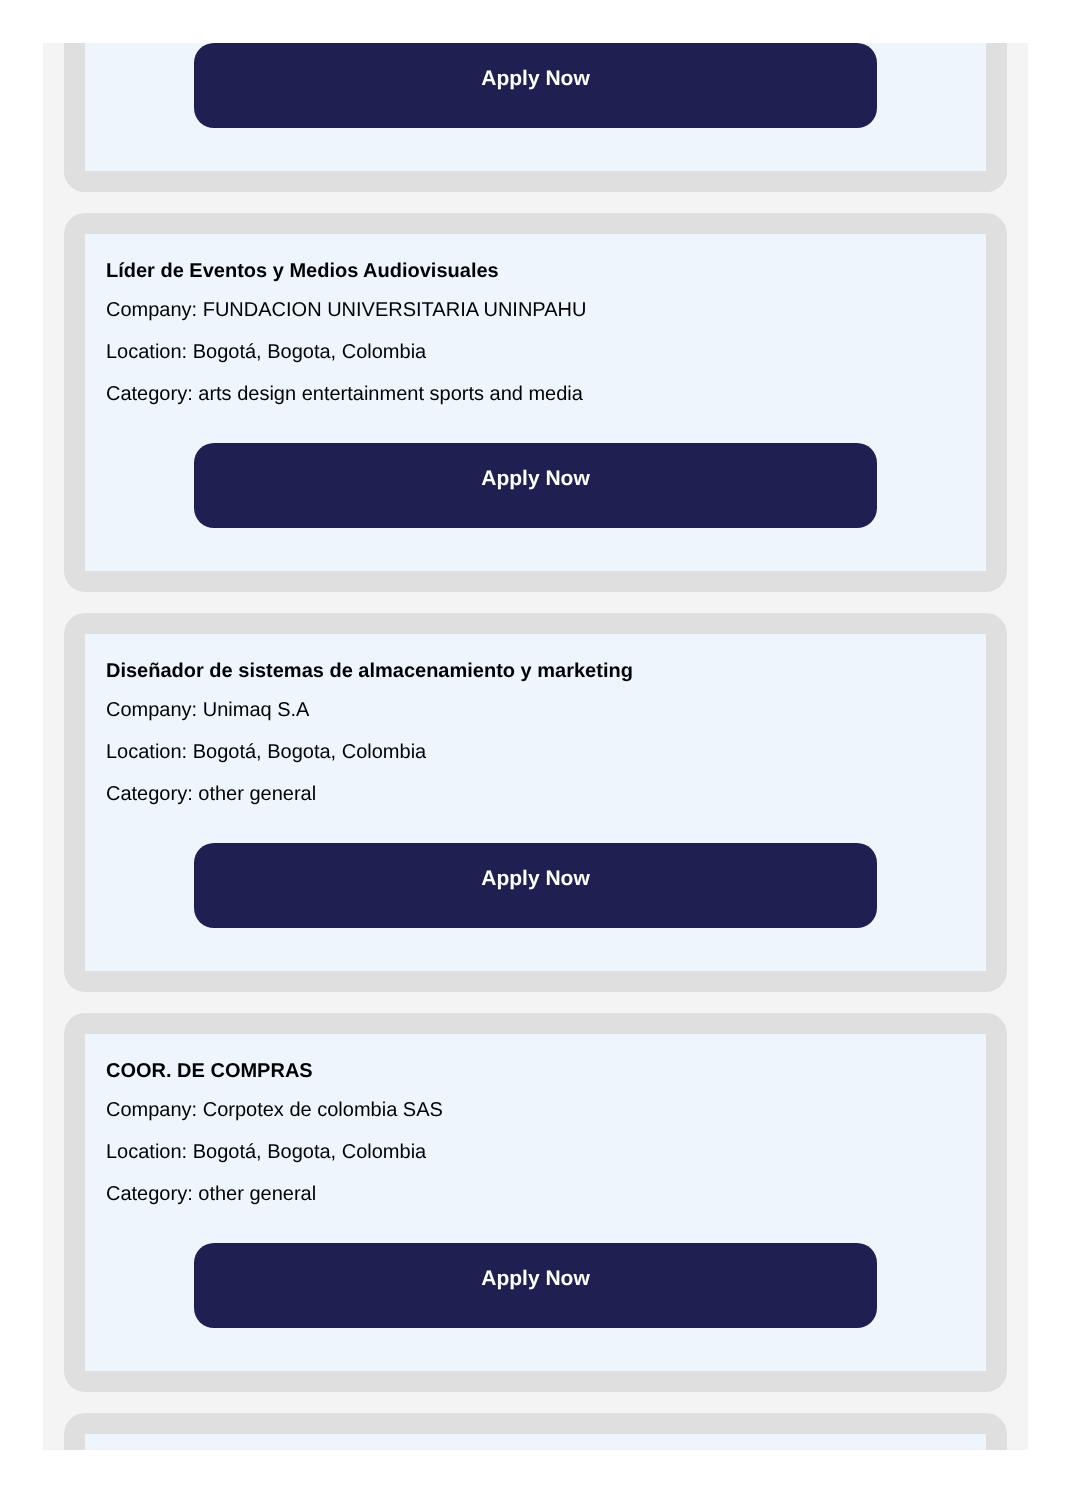Apply Now
Líder de Eventos y Medios Audiovisuales
Company: FUNDACION UNIVERSITARIA UNINPAHU
Location: Bogotá, Bogota, Colombia
Category: arts design entertainment sports and media
Apply Now
Diseñador de sistemas de almacenamiento y marketing
Company: Unimaq S.A
Location: Bogotá, Bogota, Colombia
Category: other general
Apply Now
COOR. DE COMPRAS
Company: Corpotex de colombia SAS
Location: Bogotá, Bogota, Colombia
Category: other general
Apply Now